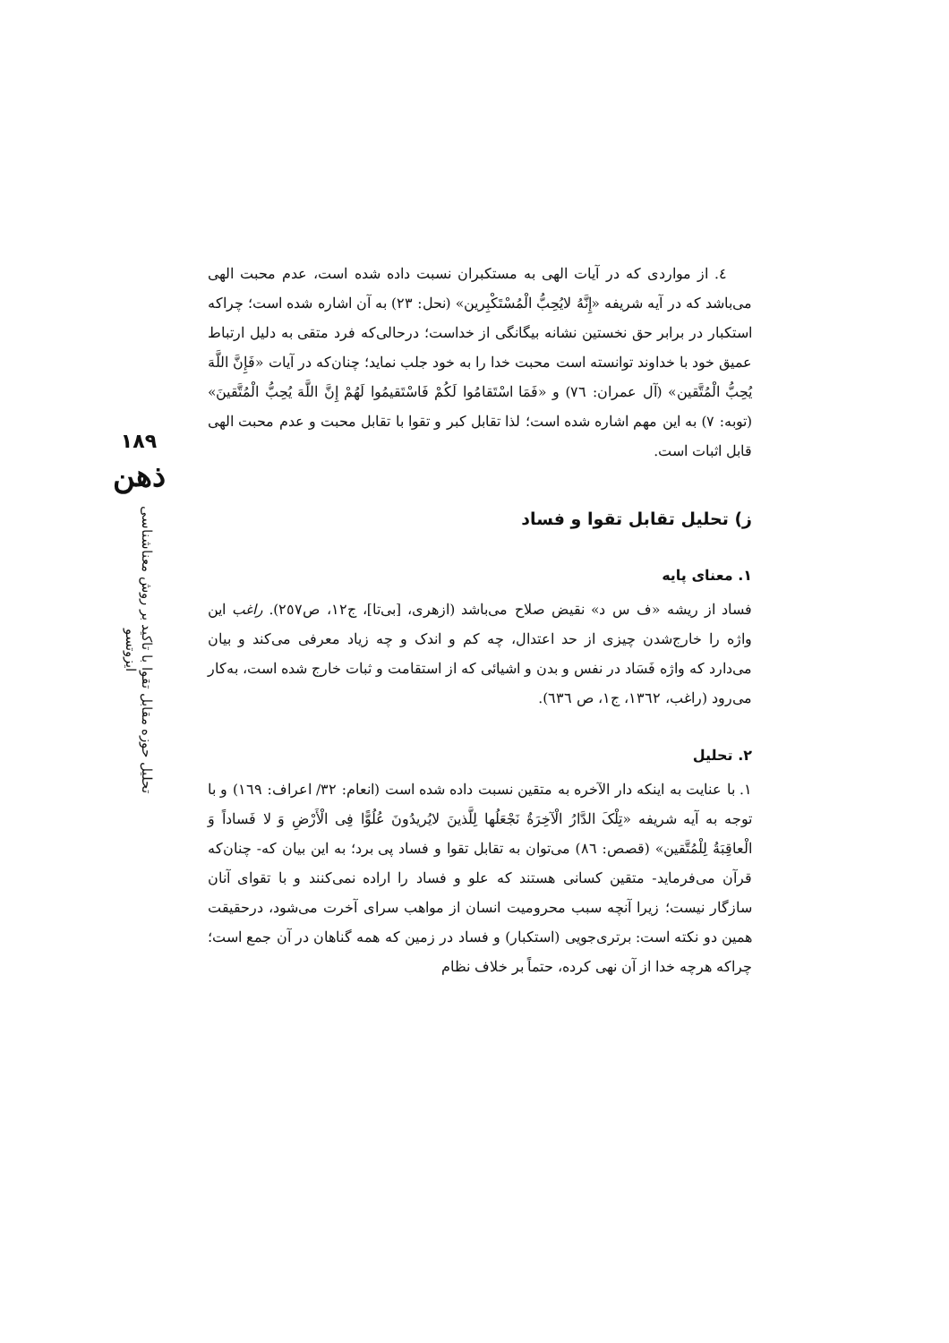٤. از مواردی که در آیات الهی به مستکبران نسبت داده شده است، عدم محبت الهی می‌باشد که در آیه شریفه «إِنَّهُ لایُحِبُّ الْمُسْتَکْبِرین» (نحل: ٢٣) به آن اشاره شده است؛ چراکه استکبار در برابر حق نخستین نشانه بیگانگی از خداست؛ درحالی‌که فرد متقی به دلیل ارتباط عمیق خود با خداوند توانسته است محبت خدا را به خود جلب نماید؛ چنان‌که در آیات «فَإِنَّ اللَّهَ یُحِبُّ الْمُتَّقین» (آل عمران: ٧٦) و «فَمَا اسْتَقامُوا لَکُمْ فَاسْتَقیمُوا لَهُمْ إِنَّ اللَّهَ یُحِبُّ الْمُتَّقینَ» (توبه: ٧) به این مهم اشاره شده است؛ لذا تقابل کبر و تقوا با تقابل محبت و عدم محبت الهی قابل اثبات است.
ز) تحلیل تقابل تقوا و فساد
١. معنای پایه
فساد از ریشه «ف س د» نقیض صلاح می‌باشد (ازهری، [بی‌تا]، ج١٢، ص٢٥٧). راغب این واژه را خارج‌شدن چیزی از حد اعتدال، چه کم و اندک و چه زیاد معرفی می‌کند و بیان می‌دارد که واژه فَسَاد در نفس و بدن و اشیائی که از استقامت و ثبات خارج شده است، به‌کار می‌رود (راغب، ١٣٦٢، ج١، ص ٦٣٦).
٢. تحلیل
١. با عنایت به اینکه دار الآخره به متقین نسبت داده شده است (انعام: ٣٢/ اعراف: ١٦٩) و با توجه به آیه شریفه «تِلْکَ الدَّارُ الْآخِرَةُ نَجْعَلُها لِلَّذینَ لایُریدُونَ عُلُوًّا فِی الْأَرْضِ وَ لا فَساداً وَ الْعاقِبَةُ لِلْمُتَّقین» (قصص: ٨٦) می‌توان به تقابل تقوا و فساد پی برد؛ به این بیان که- چنان‌که قرآن می‌فرماید- متقین کسانی هستند که علو و فساد را اراده نمی‌کنند و با تقوای آنان سازگار نیست؛ زیرا آنچه سبب محرومیت انسان از مواهب سرای آخرت می‌شود، درحقیقت همین دو نکته است: برتری‌جویی (استکبار) و فساد در زمین که همه گناهان در آن جمع است؛ چراکه هرچه خدا از آن نهی کرده، حتماً بر خلاف نظام
١٨٩
ذهن
تحلیل حوزه مقابل تقوا با تاکید بر روش معناشناسی ایزوتسو